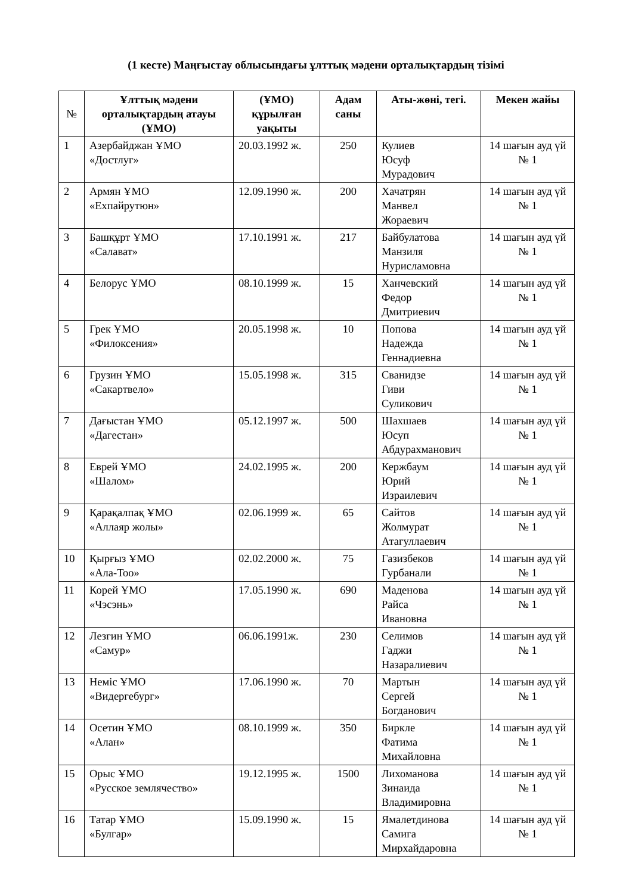(1 кесте) Маңғыстау облысындағы ұлттық мәдени орталықтардың тізімі
| № | Ұлттық мәдени орталықтардың атауы (ҰМО) | (ҰМО) құрылған уақыты | Адам саны | Аты-жөні, тегі. | Мекен жайы |
| --- | --- | --- | --- | --- | --- |
| 1 | Азербайджан ҰМО «Достлуг» | 20.03.1992 ж. | 250 | Кулиев Юсуф Мурадович | 14 шағын ауд үй № 1 |
| 2 | Армян ҰМО «Ехпайрутюн» | 12.09.1990 ж. | 200 | Хачатрян Манвел Жораевич | 14 шағын ауд үй № 1 |
| 3 | Башқұрт ҰМО «Салават» | 17.10.1991 ж. | 217 | Байбулатова Манзиля Нурисламовна | 14 шағын ауд үй № 1 |
| 4 | Белорус ҰМО | 08.10.1999 ж. | 15 | Ханчевский Федор Дмитриевич | 14 шағын ауд үй № 1 |
| 5 | Грек ҰМО «Филоксения» | 20.05.1998 ж. | 10 | Попова Надежда Геннадиевна | 14 шағын ауд үй № 1 |
| 6 | Грузин ҰМО «Сакартвело» | 15.05.1998 ж. | 315 | Сванидзе Гиви Суликович | 14 шағын ауд үй № 1 |
| 7 | Дағыстан ҰМО «Дагестан» | 05.12.1997 ж. | 500 | Шахшаев Юсуп Абдурахманович | 14 шағын ауд үй № 1 |
| 8 | Еврей ҰМО «Шалом» | 24.02.1995 ж. | 200 | Кержбаум Юрий Израилевич | 14 шағын ауд үй № 1 |
| 9 | Қарақалпақ ҰМО «Аллаяр жолы» | 02.06.1999 ж. | 65 | Сайтов Жолмурат Атагуллаевич | 14 шағын ауд үй № 1 |
| 10 | Қырғыз ҰМО «Ала-Тоо» | 02.02.2000 ж. | 75 | Газизбеков Гурбанали | 14 шағын ауд үй № 1 |
| 11 | Корей ҰМО «Чэсэнь» | 17.05.1990 ж. | 690 | Маденова Райса Ивановна | 14 шағын ауд үй № 1 |
| 12 | Лезгин ҰМО «Самур» | 06.06.1991ж. | 230 | Селимов Гаджи Назаралиевич | 14 шағын ауд үй № 1 |
| 13 | Неміс ҰМО «Видергебург» | 17.06.1990 ж. | 70 | Мартын Сергей Богданович | 14 шағын ауд үй № 1 |
| 14 | Осетин ҰМО «Алан» | 08.10.1999 ж. | 350 | Биркле Фатима Михайловна | 14 шағын ауд үй № 1 |
| 15 | Орыс ҰМО «Русское землячество» | 19.12.1995 ж. | 1500 | Лихоманова Зинаида Владимировна | 14 шағын ауд үй № 1 |
| 16 | Татар ҰМО «Булгар» | 15.09.1990 ж. | 15 | Ямалетдинова Самига Мирхайдаровна | 14 шағын ауд үй № 1 |